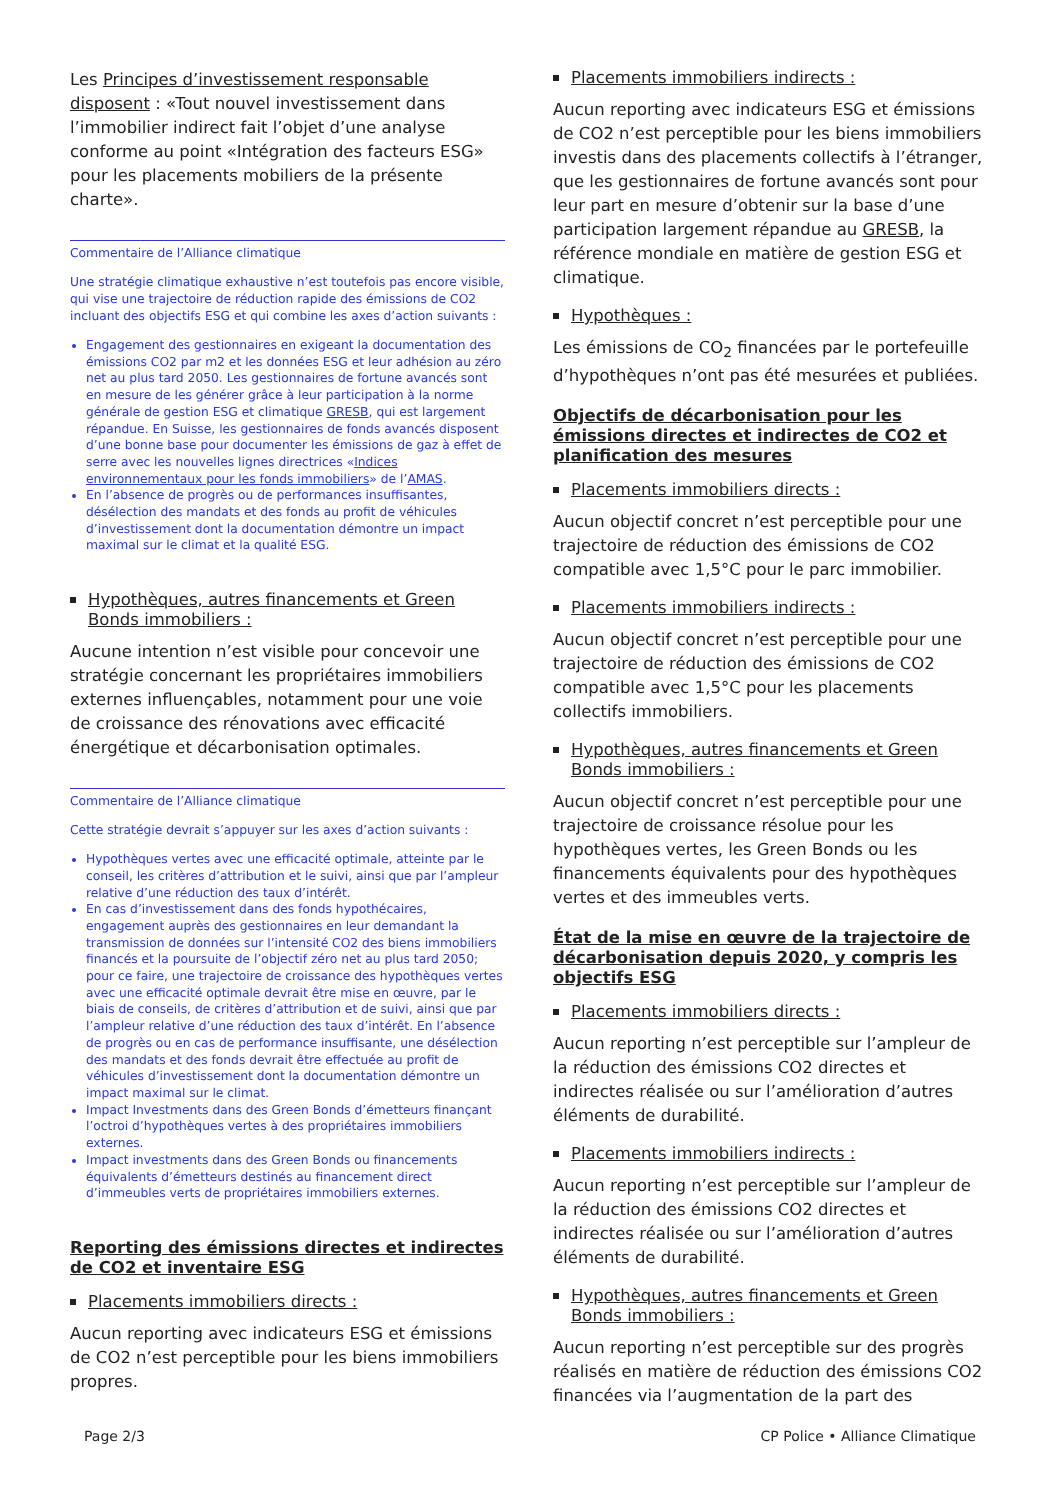Les Principes d’investissement responsable disposent : «Tout nouvel investissement dans l’immobilier indirect fait l’objet d’une analyse conforme au point «Intégration des facteurs ESG» pour les placements mobiliers de la présente charte».
Commentaire de l’Alliance climatique
Une stratégie climatique exhaustive n’est toutefois pas encore visible, qui vise une trajectoire de réduction rapide des émissions de CO2 incluant des objectifs ESG et qui combine les axes d’action suivants :
Engagement des gestionnaires en exigeant la documentation des émissions CO2 par m2 et les données ESG et leur adhésion au zéro net au plus tard 2050. Les gestionnaires de fortune avancés sont en mesure de les générer grâce à leur participation à la norme générale de gestion ESG et climatique GRESB, qui est largement répandue. En Suisse, les gestionnaires de fonds avancés disposent d’une bonne base pour documenter les émissions de gaz à effet de serre avec les nouvelles lignes directrices «Indices environnementaux pour les fonds immobiliers» de l’AMAS.
En l’absence de progrès ou de performances insuffisantes, désélection des mandats et des fonds au profit de véhicules d’investissement dont la documentation démontre un impact maximal sur le climat et la qualité ESG.
Hypothèques, autres financements et Green Bonds immobiliers :
Aucune intention n’est visible pour concevoir une stratégie concernant les propriétaires immobiliers externes influençables, notamment pour une voie de croissance des rénovations avec efficacité énergétique et décarbonisation optimales.
Commentaire de l’Alliance climatique
Cette stratégie devrait s’appuyer sur les axes d’action suivants :
Hypothèques vertes avec une efficacité optimale, atteinte par le conseil, les critères d’attribution et le suivi, ainsi que par l’ampleur relative d’une réduction des taux d’intérêt.
En cas d’investissement dans des fonds hypothécaires, engagement auprès des gestionnaires en leur demandant la transmission de données sur l’intensité CO2 des biens immobiliers financés et la poursuite de l’objectif zéro net au plus tard 2050; pour ce faire, une trajectoire de croissance des hypothèques vertes avec une efficacité optimale devrait être mise en œuvre, par le biais de conseils, de critères d’attribution et de suivi, ainsi que par l’ampleur relative d’une réduction des taux d’intérêt. En l’absence de progrès ou en cas de performance insuffisante, une désélection des mandats et des fonds devrait être effectuée au profit de véhicules d’investissement dont la documentation démontre un impact maximal sur le climat.
Impact Investments dans des Green Bonds d’émetteurs finançant l’octroi d’hypothèques vertes à des propriétaires immobiliers externes.
Impact investments dans des Green Bonds ou financements équivalents d’émetteurs destinés au financement direct d’immeubles verts de propriétaires immobiliers externes.
Reporting des émissions directes et indirectes de CO2 et inventaire ESG
Placements immobiliers directs :
Aucun reporting avec indicateurs ESG et émissions de CO2 n’est perceptible pour les biens immobiliers propres.
Placements immobiliers indirects :
Aucun reporting avec indicateurs ESG et émissions de CO2 n’est perceptible pour les biens immobiliers investis dans des placements collectifs à l’étranger, que les gestionnaires de fortune avancés sont pour leur part en mesure d’obtenir sur la base d’une participation largement répandue au GRESB, la référence mondiale en matière de gestion ESG et climatique.
Hypothèques :
Les émissions de CO<sub>2</sub> financées par le portefeuille d’hypothèques n’ont pas été mesurées et publiées.
Objectifs de décarbonisation pour les émissions directes et indirectes de CO2 et planification des mesures
Placements immobiliers directs :
Aucun objectif concret n’est perceptible pour une trajectoire de réduction des émissions de CO2 compatible avec 1,5°C pour le parc immobilier.
Placements immobiliers indirects :
Aucun objectif concret n’est perceptible pour une trajectoire de réduction des émissions de CO2 compatible avec 1,5°C pour les placements collectifs immobiliers.
Hypothèques, autres financements et Green Bonds immobiliers :
Aucun objectif concret n’est perceptible pour une trajectoire de croissance résolue pour les hypothèques vertes, les Green Bonds ou les financements équivalents pour des hypothèques vertes et des immeubles verts.
État de la mise en œuvre de la trajectoire de décarbonisation depuis 2020, y compris les objectifs ESG
Placements immobiliers directs :
Aucun reporting n’est perceptible sur l’ampleur de la réduction des émissions CO2 directes et indirectes réalisée ou sur l’amélioration d’autres éléments de durabilité.
Placements immobiliers indirects :
Aucun reporting n’est perceptible sur l’ampleur de la réduction des émissions CO2 directes et indirectes réalisée ou sur l’amélioration d’autres éléments de durabilité.
Hypothèques, autres financements et Green Bonds immobiliers :
Aucun reporting n’est perceptible sur des progrès réalisés en matière de réduction des émissions CO2 financées via l’augmentation de la part des
Page 2/3 CP Police • Alliance Climatique